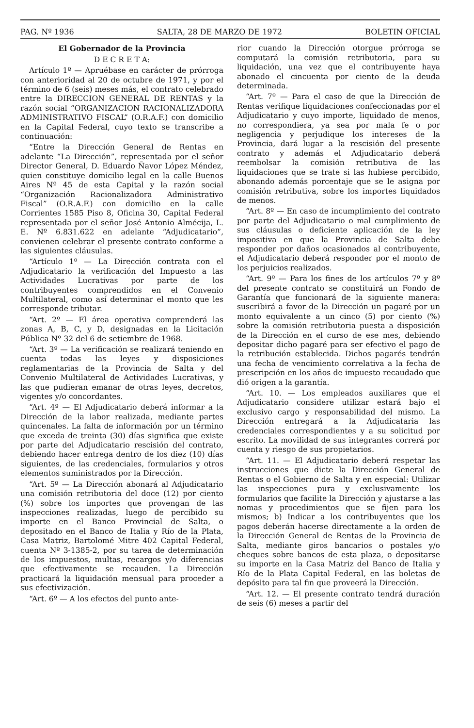PAG. Nº 1936 SALTA, 28 DE MARZO DE 1972 BOLETIN OFICIAL
El Gobernador de la Provincia
D E C R E T A:
Artículo 1º — Apruébase en carácter de prórroga con anterioridad al 20 de octubre de 1971, y por el término de 6 (seis) meses más, el contrato celebrado entre la DIRECCION GENERAL DE RENTAS y la razón social “ORGANIZACION RACIONALIZADORA ADMINISTRATIVO FISCAL” (O.R.A.F.) con domicilio en la Capital Federal, cuyo texto se transcribe a continuación:
“Entre la Dirección General de Rentas en adelante “La Dirección”, representada por el señor Director General, D. Eduardo Ñavor López Méndez, quien constituye domicilio legal en la calle Buenos Aires Nº 45 de esta Capital y la razón social “Organización Racionalizadora Administrativo Fiscal” (O.R.A.F.) con domicilio en la calle Corrientes 1585 Piso 8, Oficina 30, Capital Federal representada por el señor José Antonio Almécija, L. E. Nº 6.831.622 en adelante “Adjudicatario”, convienen celebrar el presente contrato conforme a las siguientes cláusulas.
“Artículo 1º — La Dirección contrata con el Adjudicatario la verificación del Impuesto a las Actividades Lucrativas por parte de los contribuyentes comprendidos en el Convenio Multilateral, como así determinar el monto que les corresponde tributar.
“Art. 2º — El área operativa comprenderá las zonas A, B, C, y D, designadas en la Licitación Pública Nº 32 del 6 de setiembre de 1968.
“Art. 3º — La verificación se realizará teniendo en cuenta todas las leyes y disposiciones reglamentarias de la Provincia de Salta y del Convenio Multilateral de Actividades Lucrativas, y las que pudieran emanar de otras leyes, decretos, vigentes y/o concordantes.
“Art. 4º — El Adjudicatario deberá informar a la Dirección de la labor realizada, mediante partes quincenales. La falta de información por un término que exceda de treinta (30) días significa que existe por parte del Adjudicatario rescisión del contrato, debiendo hacer entrega dentro de los diez (10) días siguientes, de las credenciales, formularios y otros elementos suministrados por la Dirección.
“Art. 5º — La Dirección abonará al Adjudicatario una comisión retributoria del doce (12) por ciento (%) sobre los importes que provengan de las inspecciones realizadas, luego de percibido su importe en el Banco Provincial de Salta, o depositado en el Banco de Italia y Río de la Plata, Casa Matriz, Bartolomé Mitre 402 Capital Federal, cuenta Nº 3-1385-2, por su tarea de determinación de los impuestos, multas, recargos y/o diferencias que efectivamente se recauden. La Dirección practicará la liquidación mensual para proceder a sus efectivización.
“Art. 6º — A los efectos del punto ante-
rior cuando la Dirección otorgue prórroga se computará la comisión retributoria, para su liquidación, una vez que el contribuyente haya abonado el cincuenta por ciento de la deuda determinada.
“Art. 7º — Para el caso de que la Dirección de Rentas verifique liquidaciones confeccionadas por el Adjudicatario y cuyo importe, liquidado de menos, no correspondiera, ya sea por mala fe o por negligencia y perjudique los intereses de la Provincia, dará lugar a la rescisión del presente contrato y además el Adjudicatario deberá reembolsar la comisión retributiva de las liquidaciones que se trate si las hubiese percibido, abonando además porcentaje que se le asigna por comisión retributiva, sobre los importes liquidados de menos.
“Art. 8º — En caso de incumplimiento del contrato por parte del Adjudicatario o mal cumplimiento de sus cláusulas o deficiente aplicación de la ley impositiva en que la Provincia de Salta debe responder por daños ocasionados al contribuyente, el Adjudicatario deberá responder por el monto de los perjuicios realizados.
“Art. 9º — Para los fines de los artículos 7º y 8º del presente contrato se constituirá un Fondo de Garantía que funcionará de la siguiente manera: suscribirá a favor de la Dirección un pagaré por un monto equivalente a un cinco (5) por ciento (%) sobre la comisión retributoria puesta a disposición de la Dirección en el curso de ese mes, debiendo depositar dicho pagaré para ser efectivo el pago de la retribución establecida. Dichos pagarés tendrán una fecha de vencimiento correlativa a la fecha de prescripción en los años de impuesto recaudado que dió origen a la garantía.
“Art. 10. — Los empleados auxiliares que el Adjudicatario considere utilizar estará bajo el exclusivo cargo y responsabilidad del mismo. La Dirección entregará a la Adjudicataria las credenciales correspondientes y a su solicitud por escrito. La movilidad de sus integrantes correrá por cuenta y riesgo de sus propietarios.
“Art. 11. — El Adjudicatario deberá respetar las instrucciones que dicte la Dirección General de Rentas o el Gobierno de Salta y en especial: Utilizar las inspecciones pura y exclusivamente los formularios que facilite la Dirección y ajustarse a las nomas y procedimientos que se fijen para los mismos; b) Indicar a los contribuyentes que los pagos deberán hacerse directamente a la orden de la Dirección General de Rentas de la Provincia de Salta, mediante giros bancarios o postales y/o cheques sobre bancos de esta plaza, o depositarse su importe en la Casa Matriz del Banco de Italia y Río de la Plata Capital Federal, en las boletas de depósito para tal fin que proveerá la Dirección.
“Art. 12. — El presente contrato tendrá duración de seis (6) meses a partir del